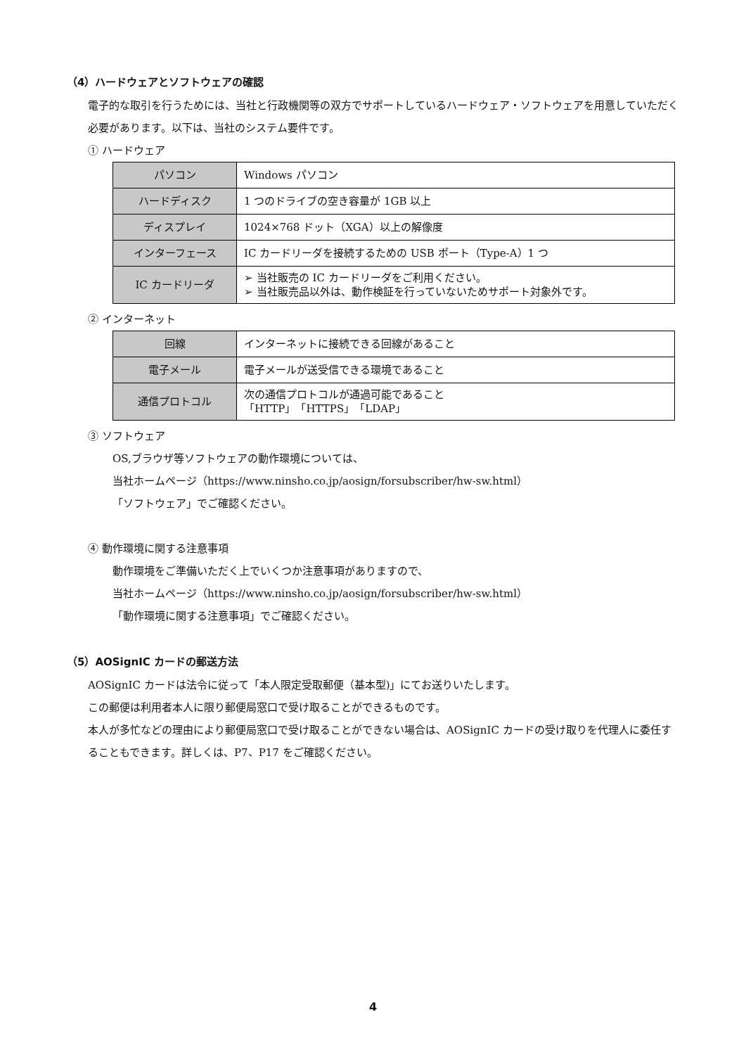（4）ハードウェアとソフトウェアの確認
電子的な取引を行うためには、当社と行政機関等の双方でサポートしているハードウェア・ソフトウェアを用意していただく必要があります。以下は、当社のシステム要件です。
① ハードウェア
| パソコン | Windows パソコン |
| ハードディスク | 1 つのドライブの空き容量が 1GB 以上 |
| ディスプレイ | 1024×768 ドット（XGA）以上の解像度 |
| インターフェース | IC カードリーダを接続するための USB ポート（Type-A）1 つ |
| IC カードリーダ | ➢ 当社販売の IC カードリーダをご利用ください。 ➢ 当社販売品以外は、動作検証を行っていないためサポート対象外です。 |
② インターネット
| 回線 | インターネットに接続できる回線があること |
| 電子メール | 電子メールが送受信できる環境であること |
| 通信プロトコル | 次の通信プロトコルが通過可能であること 「HTTP」「HTTPS」「LDAP」 |
③ ソフトウェア
OS,ブラウザ等ソフトウェアの動作環境については、
当社ホームページ（https://www.ninsho.co.jp/aosign/forsubscriber/hw-sw.html）
「ソフトウェア」でご確認ください。
④ 動作環境に関する注意事項
動作環境をご準備いただく上でいくつか注意事項がありますので、
当社ホームページ（https://www.ninsho.co.jp/aosign/forsubscriber/hw-sw.html）
「動作環境に関する注意事項」でご確認ください。
（5）AOSignIC カードの郵送方法
AOSignIC カードは法令に従って「本人限定受取郵便（基本型)」にてお送りいたします。
この郵便は利用者本人に限り郵便局窓口で受け取ることができるものです。
本人が多忙などの理由により郵便局窓口で受け取ることができない場合は、AOSignIC カードの受け取りを代理人に委任することもできます。詳しくは、P7、P17 をご確認ください。
4